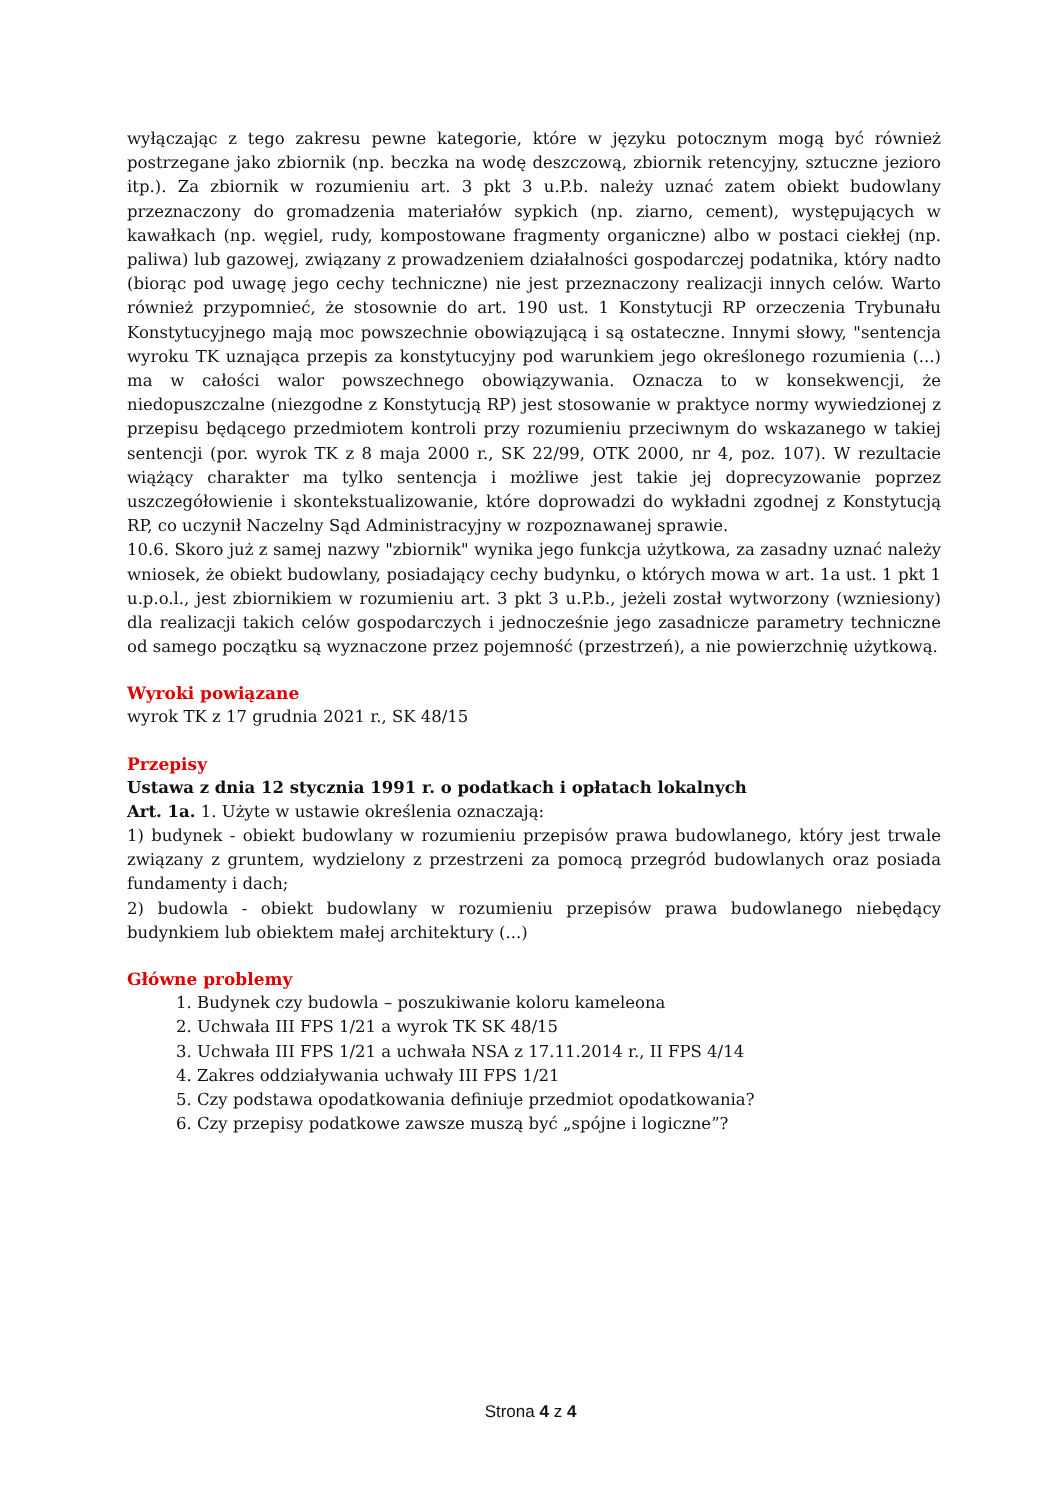wyłączając z tego zakresu pewne kategorie, które w języku potocznym mogą być również postrzegane jako zbiornik (np. beczka na wodę deszczową, zbiornik retencyjny, sztuczne jezioro itp.). Za zbiornik w rozumieniu art. 3 pkt 3 u.P.b. należy uznać zatem obiekt budowlany przeznaczony do gromadzenia materiałów sypkich (np. ziarno, cement), występujących w kawałkach (np. węgiel, rudy, kompostowane fragmenty organiczne) albo w postaci ciekłej (np. paliwa) lub gazowej, związany z prowadzeniem działalności gospodarczej podatnika, który nadto (biorąc pod uwagę jego cechy techniczne) nie jest przeznaczony realizacji innych celów. Warto również przypomnieć, że stosownie do art. 190 ust. 1 Konstytucji RP orzeczenia Trybunału Konstytucyjnego mają moc powszechnie obowiązującą i są ostateczne. Innymi słowy, "sentencja wyroku TK uznająca przepis za konstytucyjny pod warunkiem jego określonego rozumienia (...) ma w całości walor powszechnego obowiązywania. Oznacza to w konsekwencji, że niedopuszczalne (niezgodne z Konstytucją RP) jest stosowanie w praktyce normy wywiedzionej z przepisu będącego przedmiotem kontroli przy rozumieniu przeciwnym do wskazanego w takiej sentencji (por. wyrok TK z 8 maja 2000 r., SK 22/99, OTK 2000, nr 4, poz. 107). W rezultacie wiążący charakter ma tylko sentencja i możliwe jest takie jej doprecyzowanie poprzez uszczegółowienie i skontekstualizowanie, które doprowadzi do wykładni zgodnej z Konstytucją RP, co uczynił Naczelny Sąd Administracyjny w rozpoznawanej sprawie.
10.6. Skoro już z samej nazwy "zbiornik" wynika jego funkcja użytkowa, za zasadny uznać należy wniosek, że obiekt budowlany, posiadający cechy budynku, o których mowa w art. 1a ust. 1 pkt 1 u.p.o.l., jest zbiornikiem w rozumieniu art. 3 pkt 3 u.P.b., jeżeli został wytworzony (wzniesiony) dla realizacji takich celów gospodarczych i jednocześnie jego zasadnicze parametry techniczne od samego początku są wyznaczone przez pojemność (przestrzeń), a nie powierzchnię użytkową.
Wyroki powiązane
wyrok TK z 17 grudnia 2021 r., SK 48/15
Przepisy
Ustawa z dnia 12 stycznia 1991 r. o podatkach i opłatach lokalnych
Art. 1a. 1. Użyte w ustawie określenia oznaczają:
1) budynek - obiekt budowlany w rozumieniu przepisów prawa budowlanego, który jest trwale związany z gruntem, wydzielony z przestrzeni za pomocą przegród budowlanych oraz posiada fundamenty i dach;
2) budowla - obiekt budowlany w rozumieniu przepisów prawa budowlanego niebędący budynkiem lub obiektem małej architektury (...)
Główne problemy
1. Budynek czy budowla – poszukiwanie koloru kameleona
2. Uchwała III FPS 1/21 a wyrok TK SK 48/15
3. Uchwała III FPS 1/21 a uchwała NSA z 17.11.2014 r., II FPS 4/14
4. Zakres oddziaływania uchwały III FPS 1/21
5. Czy podstawa opodatkowania definiuje przedmiot opodatkowania?
6. Czy przepisy podatkowe zawsze muszą być „spójne i logiczne”?
Strona 4 z 4